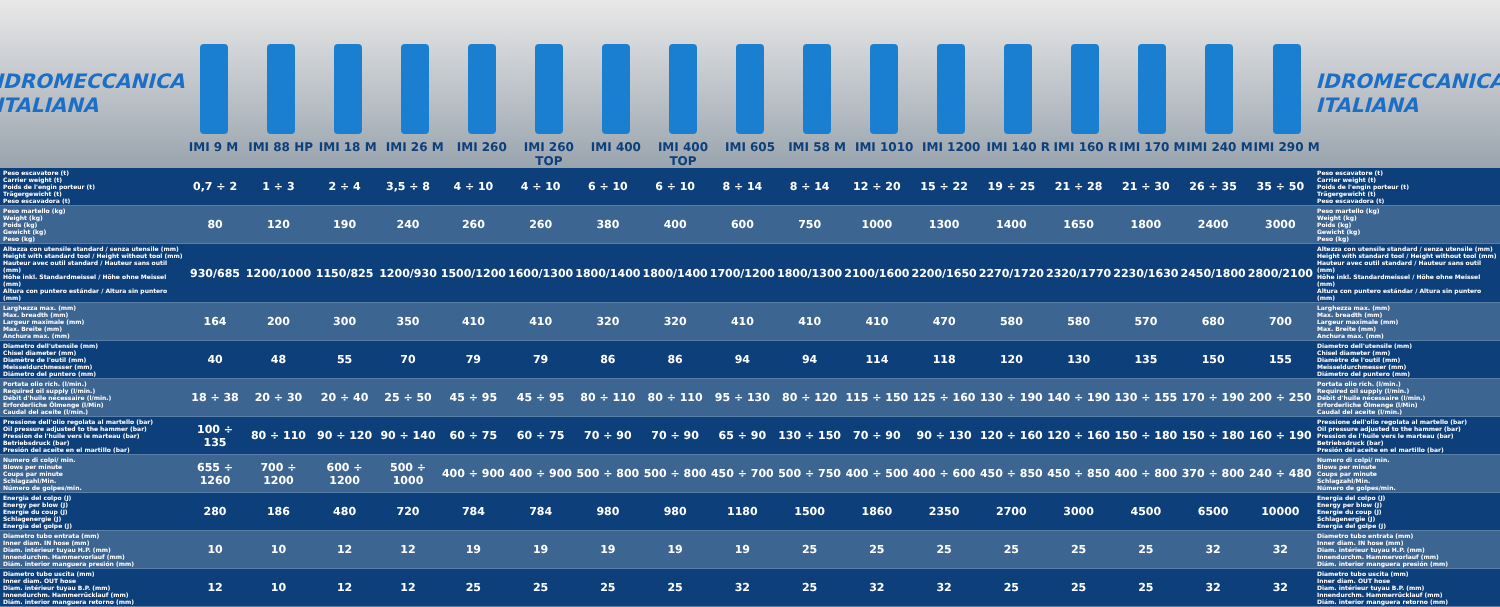IDROMECCANICA ITALIANA
IMI 9 M IMI 88 HP IMI 18 M IMI 26 M IMI 260 IMI 260 TOP IMI 400 IMI 400 TOP IMI 605 IMI 58 M IMI 1010 IMI 1200 IMI 140 R IMI 160 R IMI 170 M IMI 240 M IMI 290 M
IDROMECCANICA ITALIANA
| Peso escavatore (t) Carrier weight (t) Poids de l'engin porteur (t) Trägergewicht (t) Peso escavadora (t) | 0,7 ÷ 2 | 1 ÷ 3 | 2 ÷ 4 | 3,5 ÷ 8 | 4 ÷ 10 | 4 ÷ 10 | 6 ÷ 10 | 6 ÷ 10 | 8 ÷ 14 | 8 ÷ 14 | 12 ÷ 20 | 15 ÷ 22 | 19 ÷ 25 | 21 ÷ 28 | 21 ÷ 30 | 26 ÷ 35 | 35 ÷ 50 | Peso escavatore (t) Carrier weight (t) Poids de l'engin porteur (t) Trägergewicht (t) Peso escavadora (t) |
| Peso martello (kg) Weight (kg) Poids (kg) Gewicht (kg) Peso (kg) | 80 | 120 | 190 | 240 | 260 | 260 | 380 | 400 | 600 | 750 | 1000 | 1300 | 1400 | 1650 | 1800 | 2400 | 3000 | Peso martello (kg) Weight (kg) Poids (kg) Gewicht (kg) Peso (kg) |
| Altezza con utensile standard / senza utensile (mm) Height with standard tool / Height without tool (mm) Hauteur avec outil standard / Hauteur sans outil (mm) Höhe inkl. Standardmeissel / Höhe ohne Meissel (mm) Altura con puntero estándar / Altura sin puntero (mm) | 930/685 | 1200/1000 | 1150/825 | 1200/930 | 1500/1200 | 1600/1300 | 1800/1400 | 1800/1400 | 1700/1200 | 1800/1300 | 2100/1600 | 2200/1650 | 2270/1720 | 2320/1770 | 2230/1630 | 2450/1800 | 2800/2100 | Altezza con utensile standard / senza utensile (mm) Height with standard tool / Height without tool (mm) Hauteur avec outil standard / Hauteur sans outil (mm) Höhe inkl. Standardmeissel / Höhe ohne Meissel (mm) Altura con puntero estándar / Altura sin puntero (mm) |
| Larghezza max. (mm) Max. breadth (mm) Largeur maximale (mm) Max. Breite (mm) Anchura max. (mm) | 164 | 200 | 300 | 350 | 410 | 410 | 320 | 320 | 410 | 410 | 410 | 470 | 580 | 580 | 570 | 680 | 700 | Larghezza max. (mm) Max. breadth (mm) Largeur maximale (mm) Max. Breite (mm) Anchura max. (mm) |
| Diametro dell'utensile (mm) Chisel diameter (mm) Diamètre de l'outil (mm) Meisseldurchmesser (mm) Diámetro del puntero (mm) | 40 | 48 | 55 | 70 | 79 | 79 | 86 | 86 | 94 | 94 | 114 | 118 | 120 | 130 | 135 | 150 | 155 | Diametro dell'utensile (mm) Chisel diameter (mm) Diamètre de l'outil (mm) Meisseldurchmesser (mm) Diámetro del puntero (mm) |
| Portata olio rich. (l/min.) Required oil supply (l/min.) Débit d'huile nécessaire (l/min.) Erforderliche Ölmenge (l/Min) Caudal del aceite (l/min.) | 18 ÷ 38 | 20 ÷ 30 | 20 ÷ 40 | 25 ÷ 50 | 45 ÷ 95 | 45 ÷ 95 | 80 ÷ 110 | 80 ÷ 110 | 95 ÷ 130 | 80 ÷ 120 | 115 ÷ 150 | 125 ÷ 160 | 130 ÷ 190 | 140 ÷ 190 | 130 ÷ 155 | 170 ÷ 190 | 200 ÷ 250 | Portata olio rich. (l/min.) Required oil supply (l/min.) Débit d'huile nécessaire (l/min.) Erforderliche Ölmenge (l/Min) Caudal del aceite (l/min.) |
| Pressione dell'olio regolata al martello (bar) Oil pressure adjusted to the hammer (bar) Pression de l'huile vers le marteau (bar) Betriebsdruck (bar) Presión del aceite en el martillo (bar) | 100 ÷ 135 | 80 ÷ 110 | 90 ÷ 120 | 90 ÷ 140 | 60 ÷ 75 | 60 ÷ 75 | 70 ÷ 90 | 70 ÷ 90 | 65 ÷ 90 | 130 ÷ 150 | 70 ÷ 90 | 90 ÷ 130 | 120 ÷ 160 | 120 ÷ 160 | 150 ÷ 180 | 150 ÷ 180 | 160 ÷ 190 | Pressione dell'olio regolata al martello (bar) Oil pressure adjusted to the hammer (bar) Pression de l'huile vers le marteau (bar) Betriebsdruck (bar) Presión del aceite en el martillo (bar) |
| Numero di colpi/ min. Blows per minute Coups par minute Schlagzahl/Min. Número de golpes/min. | 655 ÷ 1260 | 700 ÷ 1200 | 600 ÷ 1200 | 500 ÷ 1000 | 400 ÷ 900 | 400 ÷ 900 | 500 ÷ 800 | 500 ÷ 800 | 450 ÷ 700 | 500 ÷ 750 | 400 ÷ 500 | 400 ÷ 600 | 450 ÷ 850 | 450 ÷ 850 | 400 ÷ 800 | 370 ÷ 800 | 240 ÷ 480 | Numero di colpi/ min. Blows per minute Coups par minute Schlagzahl/Min. Número de golpes/min. |
| Energia del colpo (J) Energy per blow (J) Energie du coup (J) Schlagenergie (J) Energia del golpe (J) | 280 | 186 | 480 | 720 | 784 | 784 | 980 | 980 | 1180 | 1500 | 1860 | 2350 | 2700 | 3000 | 4500 | 6500 | 10000 | Energia del colpo (J) Energy per blow (J) Energie du coup (J) Schlagenergie (J) Energia del golpe (J) |
| Diametro tubo entrata (mm) Inner diam. IN hose (mm) Diam. intérieur tuyau H.P. (mm) Innendurchm. Hammervorlauf (mm) Diám. interior manguera presión (mm) | 10 | 10 | 12 | 12 | 19 | 19 | 19 | 19 | 19 | 25 | 25 | 25 | 25 | 25 | 25 | 32 | 32 | Diametro tubo entrata (mm) Inner diam. IN hose (mm) Diam. intérieur tuyau H.P. (mm) Innendurchm. Hammervorlauf (mm) Diám. interior manguera presión (mm) |
| Diametro tubo uscita (mm) Inner diam. OUT hose Diam. intérieur tuyau B.P. (mm) Innendurchm. Hammerrücklauf (mm) Diám. interior manguera retorno (mm) | 12 | 10 | 12 | 12 | 25 | 25 | 25 | 25 | 32 | 25 | 32 | 32 | 25 | 25 | 25 | 32 | 32 | Diametro tubo uscita (mm) Inner diam. OUT hose Diam. intérieur tuyau B.P. (mm) Innendurchm. Hammerrücklauf (mm) Diám. interior manguera retorno (mm) |